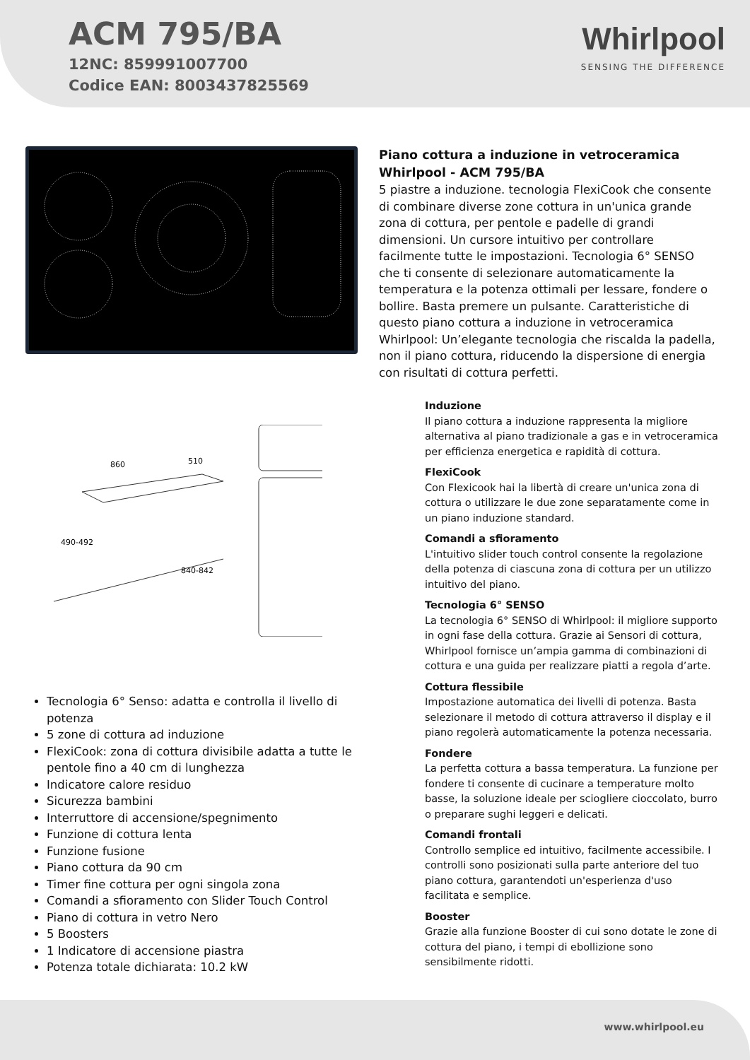ACM 795/BA
12NC: 859991007700
Codice EAN: 8003437825569
Whirlpool
SENSING THE DIFFERENCE
860
510
490-492
840-842
Tecnologia 6° Senso: adatta e controlla il livello di potenza
5 zone di cottura ad induzione
FlexiCook: zona di cottura divisibile adatta a tutte le pentole fino a 40 cm di lunghezza
Indicatore calore residuo
Sicurezza bambini
Interruttore di accensione/spegnimento
Funzione di cottura lenta
Funzione fusione
Piano cottura da 90 cm
Timer fine cottura per ogni singola zona
Comandi a sfioramento con Slider Touch Control
Piano di cottura in vetro Nero
5 Boosters
1 Indicatore di accensione piastra
Potenza totale dichiarata: 10.2 kW
Piano cottura a induzione in vetroceramica Whirlpool - ACM 795/BA
5 piastre a induzione. tecnologia FlexiCook che consente di combinare diverse zone cottura in un'unica grande zona di cottura, per pentole e padelle di grandi dimensioni. Un cursore intuitivo per controllare facilmente tutte le impostazioni. Tecnologia 6° SENSO che ti consente di selezionare automaticamente la temperatura e la potenza ottimali per lessare, fondere o bollire. Basta premere un pulsante. Caratteristiche di questo piano cottura a induzione in vetroceramica Whirlpool: Un’elegante tecnologia che riscalda la padella, non il piano cottura, riducendo la dispersione di energia con risultati di cottura perfetti.
Induzione
Il piano cottura a induzione rappresenta la migliore alternativa al piano tradizionale a gas e in vetroceramica per efficienza energetica e rapidità di cottura.
FlexiCook
Con Flexicook hai la libertà di creare un'unica zona di cottura o utilizzare le due zone separatamente come in un piano induzione standard.
Comandi a sfioramento
L'intuitivo slider touch control consente la regolazione della potenza di ciascuna zona di cottura per un utilizzo intuitivo del piano.
Tecnologia 6° SENSO
La tecnologia 6° SENSO di Whirlpool: il migliore supporto in ogni fase della cottura. Grazie ai Sensori di cottura, Whirlpool fornisce un’ampia gamma di combinazioni di cottura e una guida per realizzare piatti a regola d’arte.
Cottura flessibile
Impostazione automatica dei livelli di potenza. Basta selezionare il metodo di cottura attraverso il display e il piano regolerà automaticamente la potenza necessaria.
Fondere
La perfetta cottura a bassa temperatura. La funzione per fondere ti consente di cucinare a temperature molto basse, la soluzione ideale per sciogliere cioccolato, burro o preparare sughi leggeri e delicati.
Comandi frontali
Controllo semplice ed intuitivo, facilmente accessibile. I controlli sono posizionati sulla parte anteriore del tuo piano cottura, garantendoti un'esperienza d'uso facilitata e semplice.
Booster
Grazie alla funzione Booster di cui sono dotate le zone di cottura del piano, i tempi di ebollizione sono sensibilmente ridotti.
www.whirlpool.eu